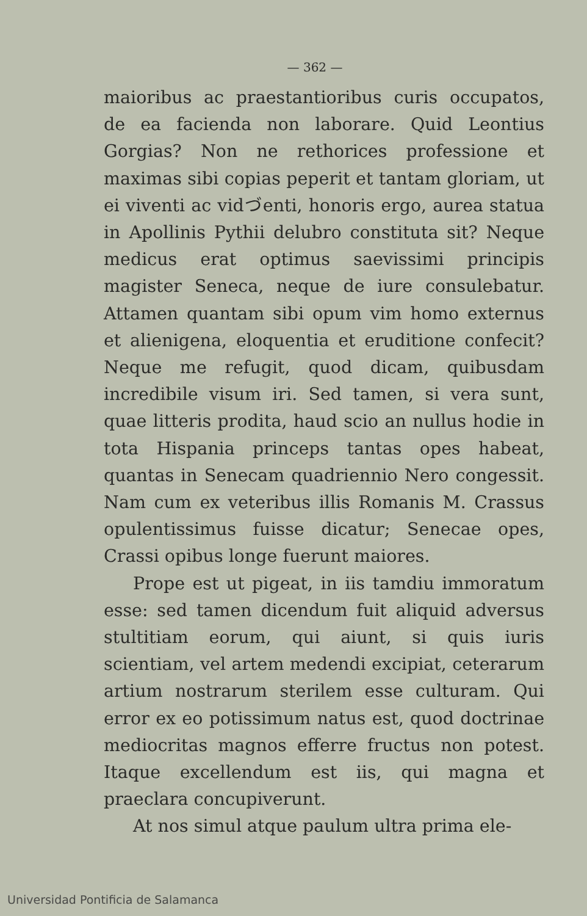— 362 —
maioribus ac praestantioribus curis occupatos, de ea facienda non laborare. Quid Leontius Gorgias? Non ne rethorices professione et maximas sibi copias peperit et tantam gloriam, ut ei viventi ac vidづenti, honoris ergo, aurea statua in Apollinis Pythii delubro constituta sit? Neque medicus erat optimus saevissimi principis magister Seneca, neque de iure consulebatur. Attamen quantam sibi opum vim homo externus et alienigena, eloquentia et eruditione confecit? Neque me refugit, quod dicam, quibusdam incredibile visum iri. Sed tamen, si vera sunt, quae litteris prodita, haud scio an nullus hodie in tota Hispania princeps tantas opes habeat, quantas in Senecam quadriennio Nero congessit. Nam cum ex veteribus illis Romanis M. Crassus opulentissimus fuisse dicatur; Senecae opes, Crassi opibus longe fuerunt maiores.
Prope est ut pigeat, in iis tamdiu immoratum esse: sed tamen dicendum fuit aliquid adversus stultitiam eorum, qui aiunt, si quis iuris scientiam, vel artem medendi excipiat, ceterarum artium nostrarum sterilem esse culturam. Qui error ex eo potissimum natus est, quod doctrinae mediocritas magnos efferre fructus non potest. Itaque excellendum est iis, qui magna et praeclara concupiverunt.
At nos simul atque paulum ultra prima ele-
Universidad Pontificia de Salamanca